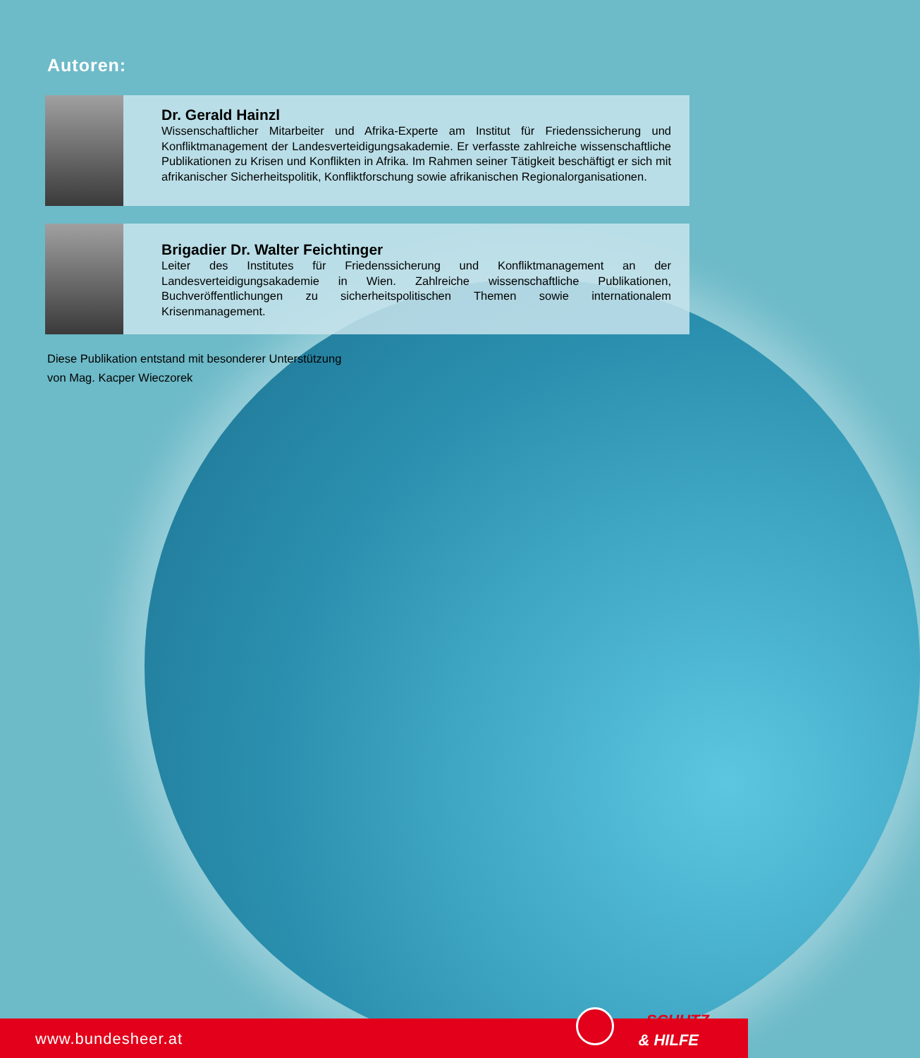Autoren:
Dr. Gerald Hainzl
Wissenschaftlicher Mitarbeiter und Afrika-Experte am Institut für Friedenssicherung und Konfliktmanagement der Landesverteidigungsakademie. Er verfasste zahlreiche wissenschaftliche Publikationen zu Krisen und Konflikten in Afrika. Im Rahmen seiner Tätigkeit beschäftigt er sich mit afrikanischer Sicherheitspolitik, Konfliktforschung sowie afrikanischen Regionalorganisationen.
Brigadier Dr. Walter Feichtinger
Leiter des Institutes für Friedenssicherung und Konfliktmanagement an der Landesverteidigungsakademie in Wien. Zahlreiche wissenschaftliche Publikationen, Buchveröffentlichungen zu sicherheitspolitischen Themen sowie internationalem Krisenmanagement.
Diese Publikation entstand mit besonderer Unterstützung
von Mag. Kacper Wieczorek
www.bundesheer.at
SCHUTZ
& HILFE